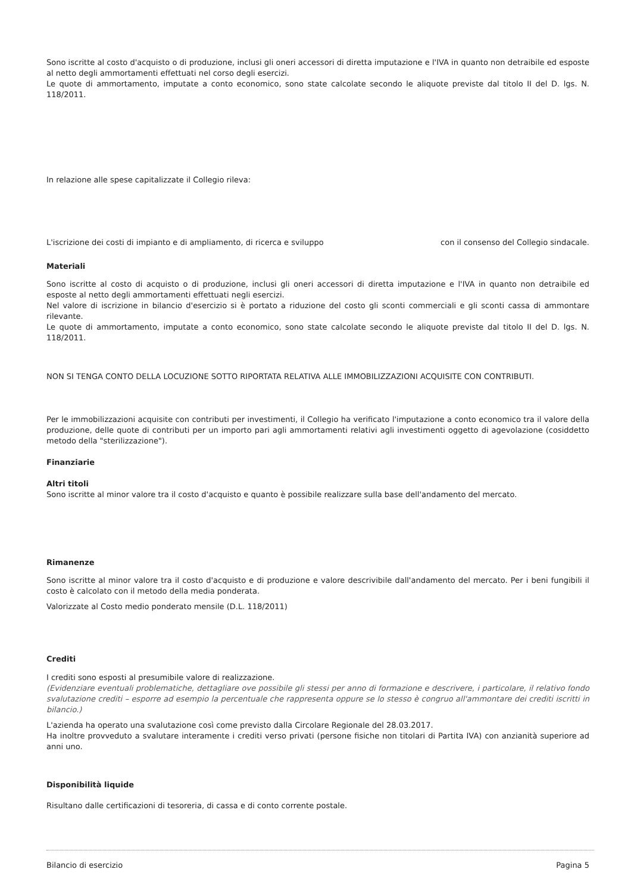Sono iscritte al costo d'acquisto o di produzione, inclusi gli oneri accessori di diretta imputazione e l'IVA in quanto non detraibile ed esposte al netto degli ammortamenti effettuati nel corso degli esercizi.
Le quote di ammortamento, imputate a conto economico, sono state calcolate secondo le aliquote previste dal titolo II del D. lgs. N. 118/2011.
In relazione alle spese capitalizzate il Collegio rileva:
L'iscrizione dei costi di impianto e di ampliamento, di ricerca e sviluppo con il consenso del Collegio sindacale.
Materiali
Sono iscritte al costo di acquisto o di produzione, inclusi gli oneri accessori di diretta imputazione e l'IVA in quanto non detraibile ed esposte al netto degli ammortamenti effettuati negli esercizi.
Nel valore di iscrizione in bilancio d'esercizio si è portato a riduzione del costo gli sconti commerciali e gli sconti cassa di ammontare rilevante.
Le quote di ammortamento, imputate a conto economico, sono state calcolate secondo le aliquote previste dal titolo II del D. lgs. N. 118/2011.
NON SI TENGA CONTO DELLA LOCUZIONE SOTTO RIPORTATA RELATIVA ALLE IMMOBILIZZAZIONI ACQUISITE CON CONTRIBUTI.
Per le immobilizzazioni acquisite con contributi per investimenti, il Collegio ha verificato l'imputazione a conto economico tra il valore della produzione, delle quote di contributi per un importo pari agli ammortamenti relativi agli investimenti oggetto di agevolazione (cosiddetto metodo della "sterilizzazione").
Finanziarie
Altri titoli
Sono iscritte al minor valore tra il costo d'acquisto e quanto è possibile realizzare sulla base dell'andamento del mercato.
Rimanenze
Sono iscritte al minor valore tra il costo d'acquisto e di produzione e valore descrivibile dall'andamento del mercato. Per i beni fungibili il costo è calcolato con il metodo della media ponderata.
Valorizzate al Costo medio ponderato mensile (D.L. 118/2011)
Crediti
I crediti sono esposti al presumibile valore di realizzazione.
(Evidenziare eventuali problematiche, dettagliare ove possibile gli stessi per anno di formazione e descrivere, i particolare, il relativo fondo svalutazione crediti – esporre ad esempio la percentuale che rappresenta oppure se lo stesso è congruo all'ammontare dei crediti iscritti in bilancio.)
L'azienda ha operato una svalutazione così come previsto dalla Circolare Regionale del 28.03.2017.
Ha inoltre provveduto a svalutare interamente i crediti verso privati (persone fisiche non titolari di Partita IVA) con anzianità superiore ad anni uno.
Disponibilità liquide
Risultano dalle certificazioni di tesoreria, di cassa e di conto corrente postale.
Bilancio di esercizio Pagina 5